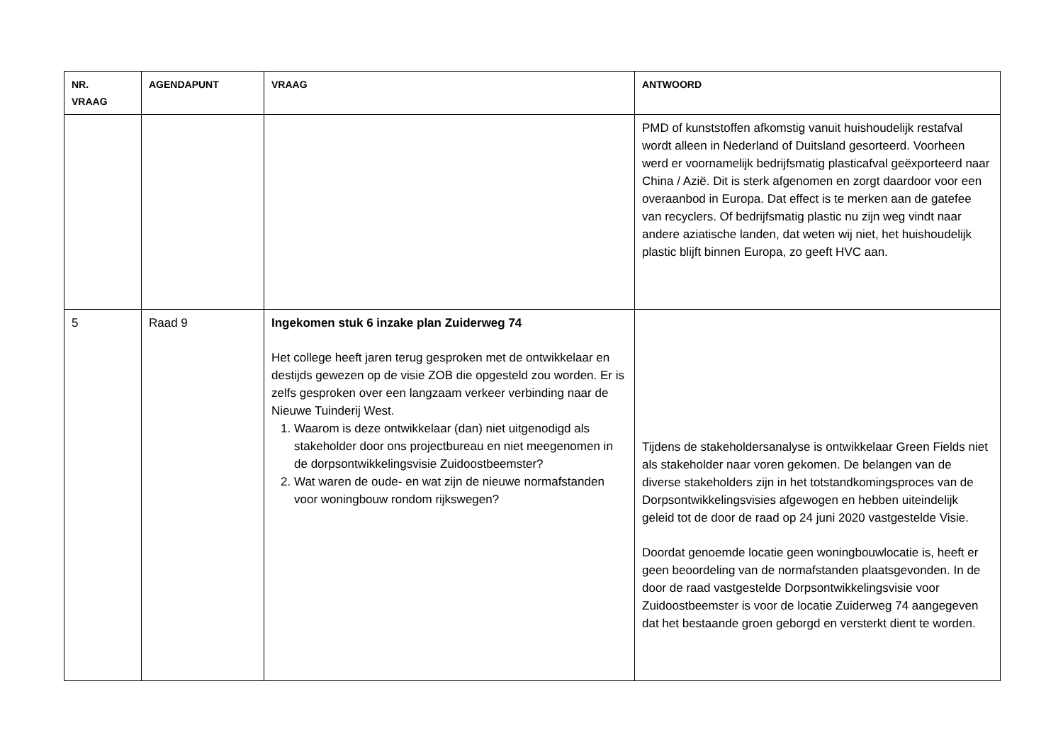| NR. VRAAG | AGENDAPUNT | VRAAG | ANTWOORD |
| --- | --- | --- | --- |
| | | | PMD of kunststoffen afkomstig vanuit huishoudelijk restafval wordt alleen in Nederland of Duitsland gesorteerd. Voorheen werd er voornamelijk bedrijfsmatig plasticafval geëxporteerd naar China / Azië. Dit is sterk afgenomen en zorgt daardoor voor een overaanbod in Europa. Dat effect is te merken aan de gatefee van recyclers. Of bedrijfsmatig plastic nu zijn weg vindt naar andere aziatische landen, dat weten wij niet, het huishoudelijk plastic blijft binnen Europa, zo geeft HVC aan. |
| 5 | Raad 9 | Ingekomen stuk 6 inzake plan Zuiderweg 74 Het college heeft jaren terug gesproken met de ontwikkelaar en destijds gewezen op de visie ZOB die opgesteld zou worden. Er is zelfs gesproken over een langzaam verkeer verbinding naar de Nieuwe Tuinderij West. 1. Waarom is deze ontwikkelaar (dan) niet uitgenodigd als stakeholder door ons projectbureau en niet meegenomen in de dorpsontwikkelingsvisie Zuidoostbeemster? 2. Wat waren de oude- en wat zijn de nieuwe normafstanden voor woningbouw rondom rijkswegen? | Tijdens de stakeholdersanalyse is ontwikkelaar Green Fields niet als stakeholder naar voren gekomen. De belangen van de diverse stakeholders zijn in het totstandkomingsproces van de Dorpsontwikkelingsvisies afgewogen en hebben uiteindelijk geleid tot de door de raad op 24 juni 2020 vastgestelde Visie. Doordat genoemde locatie geen woningbouwlocatie is, heeft er geen beoordeling van de normafstanden plaatsgevonden. In de door de raad vastgestelde Dorpsontwikkelingsvisie voor Zuidoostbeemster is voor de locatie Zuiderweg 74 aangegeven dat het bestaande groen geborgd en versterkt dient te worden. |